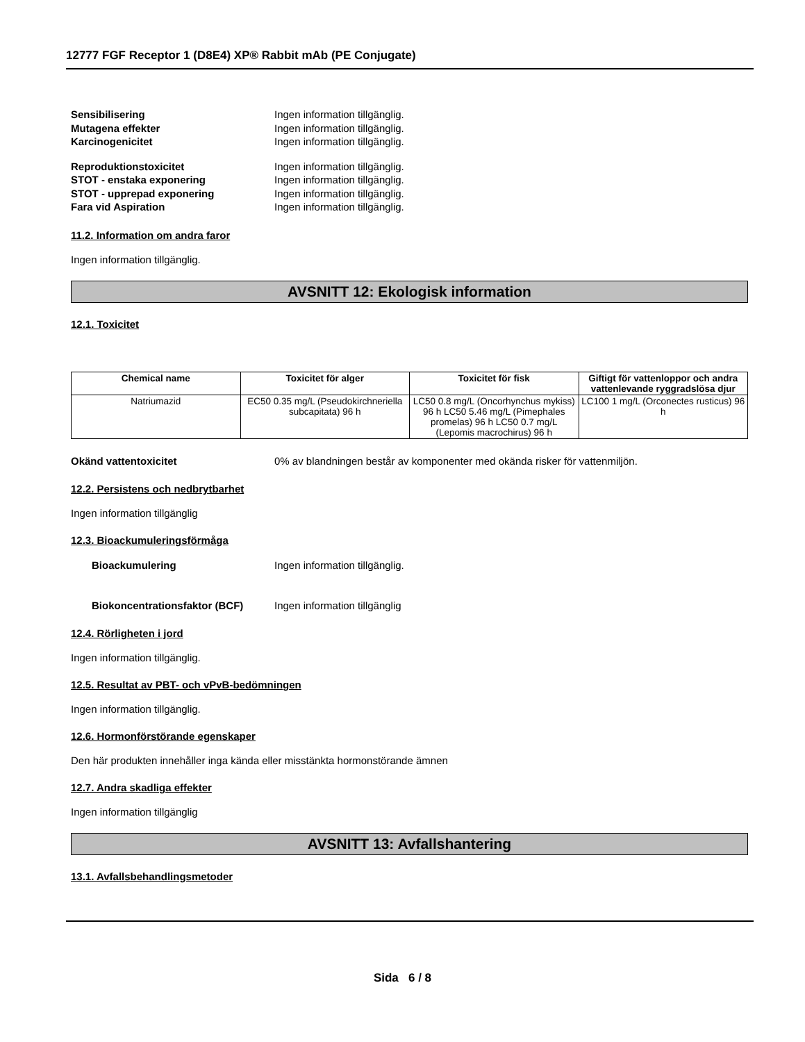12777 FGF Receptor 1 (D8E4) XP® Rabbit mAb (PE Conjugate)
Sensibilisering Ingen information tillgänglig.
Mutagena effekter Ingen information tillgänglig.
Karcinogenicitet Ingen information tillgänglig.
Reproduktionstoxicitet Ingen information tillgänglig.
STOT - enstaka exponering Ingen information tillgänglig.
STOT - upprepad exponering Ingen information tillgänglig.
Fara vid Aspiration Ingen information tillgänglig.
11.2. Information om andra faror
Ingen information tillgänglig.
AVSNITT 12: Ekologisk information
12.1. Toxicitet
| Chemical name | Toxicitet för alger | Toxicitet för fisk | Giftigt för vattenloppor och andra vattenlevande ryggradslösa djur |
| --- | --- | --- | --- |
| Natriumazid | EC50 0.35 mg/L (Pseudokirchneriella subcapitata) 96 h | LC50 0.8 mg/L (Oncorhynchus mykiss) 96 h LC50 5.46 mg/L (Pimephales promelas) 96 h LC50 0.7 mg/L (Lepomis macrochirus) 96 h | LC100 1 mg/L (Orconectes rusticus) 96 h |
Okänd vattentoxicitet 0% av blandningen består av komponenter med okända risker för vattenmiljön.
12.2. Persistens och nedbrytbarhet
Ingen information tillgänglig
12.3. Bioackumuleringsförmåga
Bioackumulering Ingen information tillgänglig.
Biokoncentrationsfaktor (BCF) Ingen information tillgänglig
12.4. Rörligheten i jord
Ingen information tillgänglig.
12.5. Resultat av PBT- och vPvB-bedömningen
Ingen information tillgänglig.
12.6. Hormonförstörande egenskaper
Den här produkten innehåller inga kända eller misstänkta hormonstörande ämnen
12.7. Andra skadliga effekter
Ingen information tillgänglig
AVSNITT 13: Avfallshantering
13.1. Avfallsbehandlingsmetoder
Sida 6 / 8